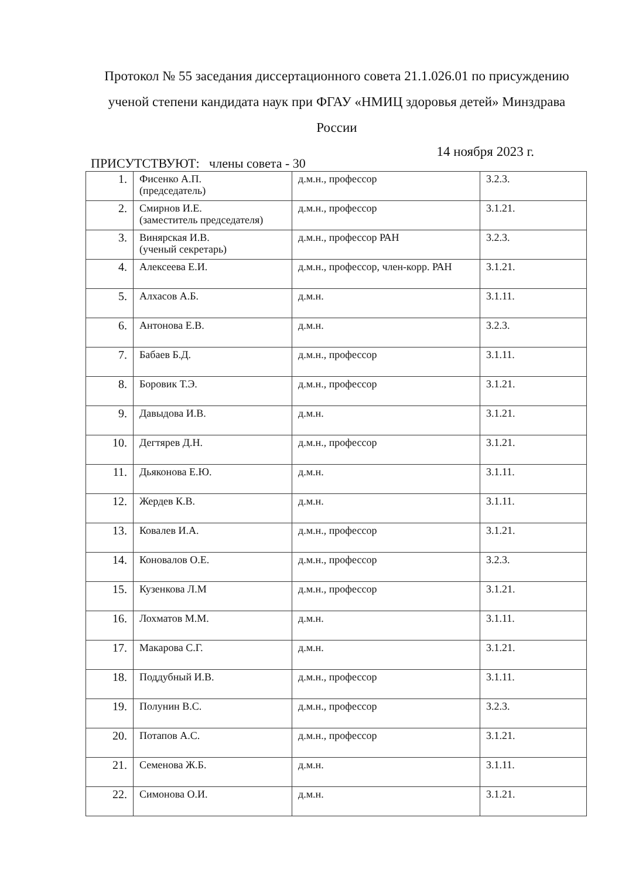Протокол № 55 заседания диссертационного совета 21.1.026.01 по присуждению ученой степени кандидата наук при ФГАУ «НМИЦ здоровья детей» Минздрава России
14 ноября 2023 г.
ПРИСУТСТВУЮТ: члены совета - 30
| 1. | Фисенко А.П. (председатель) | д.м.н., профессор | 3.2.3. |
| 2. | Смирнов И.Е. (заместитель председателя) | д.м.н., профессор | 3.1.21. |
| 3. | Винярская И.В. (ученый секретарь) | д.м.н., профессор РАН | 3.2.3. |
| 4. | Алексеева Е.И. | д.м.н., профессор, член-корр. РАН | 3.1.21. |
| 5. | Алхасов А.Б. | д.м.н. | 3.1.11. |
| 6. | Антонова Е.В. | д.м.н. | 3.2.3. |
| 7. | Бабаев Б.Д. | д.м.н., профессор | 3.1.11. |
| 8. | Боровик Т.Э. | д.м.н., профессор | 3.1.21. |
| 9. | Давыдова И.В. | д.м.н. | 3.1.21. |
| 10. | Дегтярев Д.Н. | д.м.н., профессор | 3.1.21. |
| 11. | Дьяконова Е.Ю. | д.м.н. | 3.1.11. |
| 12. | Жердев К.В. | д.м.н. | 3.1.11. |
| 13. | Ковалев И.А. | д.м.н., профессор | 3.1.21. |
| 14. | Коновалов О.Е. | д.м.н., профессор | 3.2.3. |
| 15. | Кузенкова Л.М | д.м.н., профессор | 3.1.21. |
| 16. | Лохматов М.М. | д.м.н. | 3.1.11. |
| 17. | Макарова С.Г. | д.м.н. | 3.1.21. |
| 18. | Поддубный И.В. | д.м.н., профессор | 3.1.11. |
| 19. | Полунин В.С. | д.м.н., профессор | 3.2.3. |
| 20. | Потапов А.С. | д.м.н., профессор | 3.1.21. |
| 21. | Семенова Ж.Б. | д.м.н. | 3.1.11. |
| 22. | Симонова О.И. | д.м.н. | 3.1.21. |